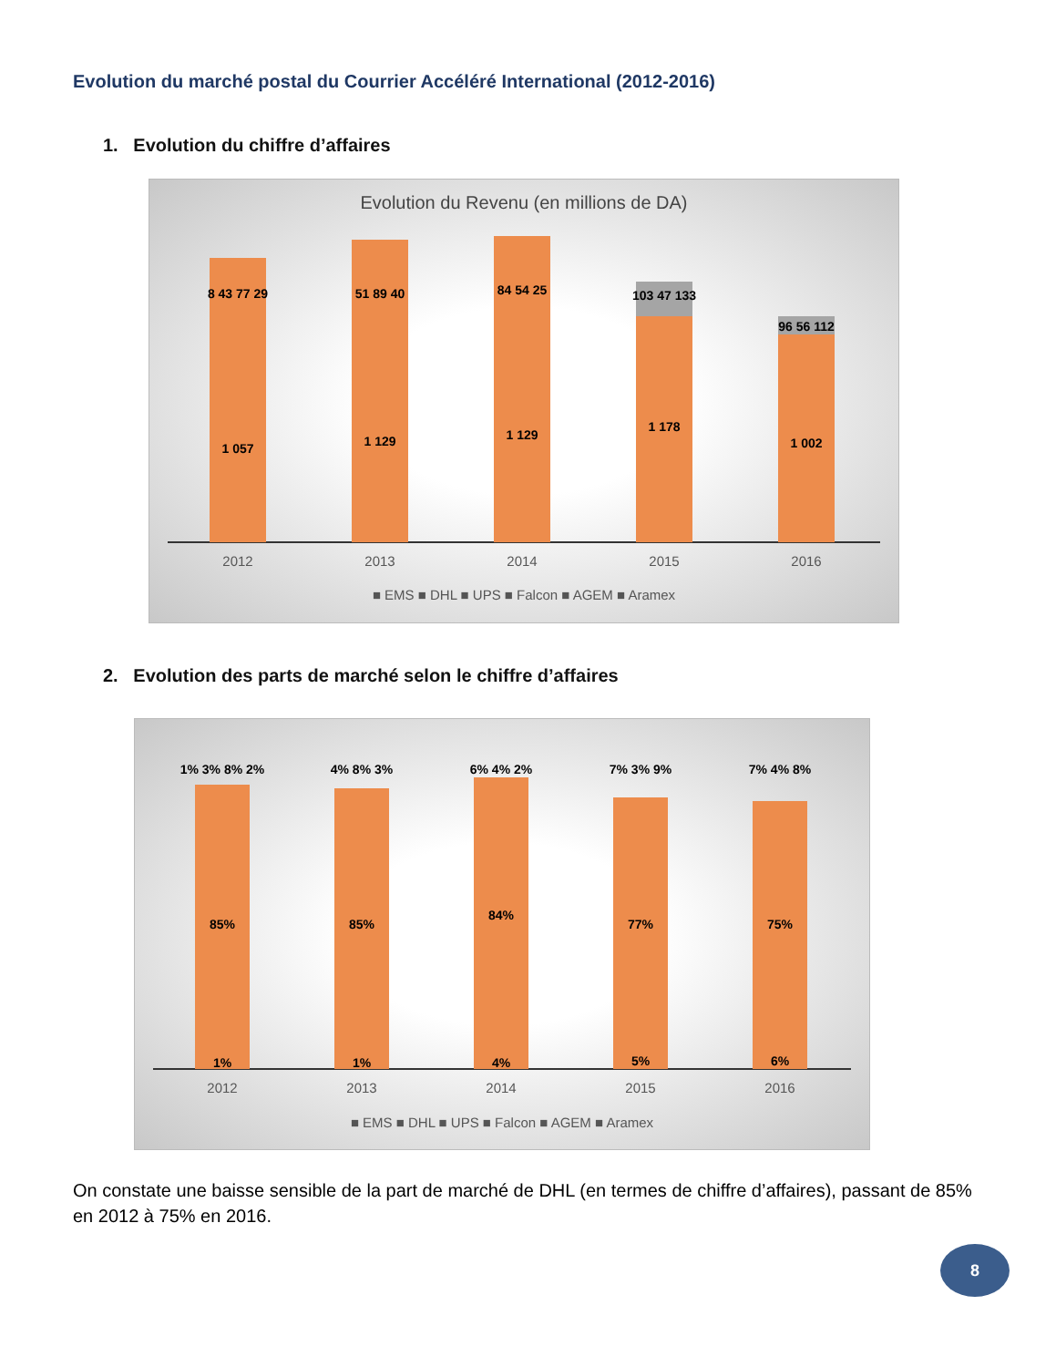Evolution du marché postal du Courrier Accéléré International (2012-2016)
1. Evolution du chiffre d’affaires
Evolution du Revenu (en millions de DA)
1 057
8 43 77 29
1 129
51 89 40
1 129
84 54 25
1 178
103 47 133
1 002
96 56 112
2012
2013
2014
2015
2016
■ EMS ■ DHL ■ UPS ■ Falcon ■ AGEM ■ Aramex
2. Evolution des parts de marché selon le chiffre d’affaires
85%
1% 3% 8% 2%
1%
85%
4% 8% 3%
1%
84%
6% 4% 2%
4%
77%
7% 3% 9%
5%
75%
7% 4% 8%
6%
2012
2013
2014
2015
2016
■ EMS ■ DHL ■ UPS ■ Falcon ■ AGEM ■ Aramex
On constate une baisse sensible de la part de marché de DHL (en termes de chiffre d’affaires), passant de 85% en 2012 à 75% en 2016.
8